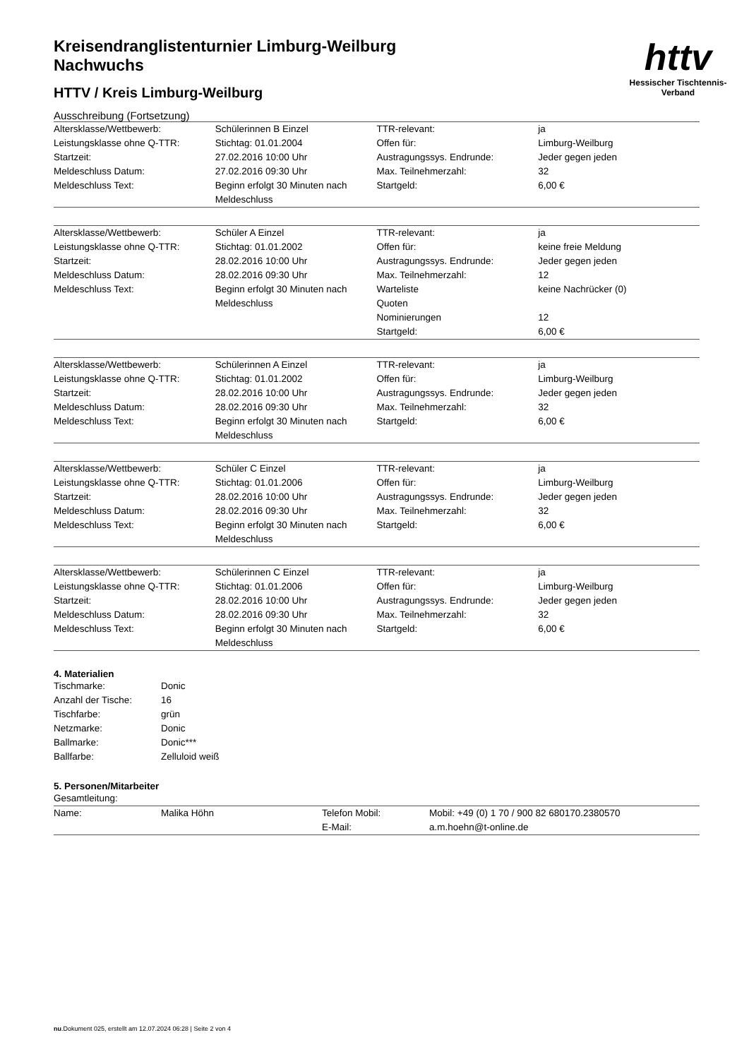Kreisendranglistenturnier Limburg-Weilburg
Nachwuchs
HTTV / Kreis Limburg-Weilburg
httv
Hessischer Tischtennis-Verband
Ausschreibung (Fortsetzung)
| Altersklasse/Wettbewerb: | Schülerinnen B Einzel | TTR-relevant: | ja |
| Leistungsklasse ohne Q-TTR: | Stichtag: 01.01.2004 | Offen für: | Limburg-Weilburg |
| Startzeit: | 27.02.2016 10:00 Uhr | Austragungssys. Endrunde: | Jeder gegen jeden |
| Meldeschluss Datum: | 27.02.2016 09:30 Uhr | Max. Teilnehmerzahl: | 32 |
| Meldeschluss Text: | Beginn erfolgt 30 Minuten nach Meldeschluss | Startgeld: | 6,00 € |
| Altersklasse/Wettbewerb: | Schüler A Einzel | TTR-relevant: | ja |
| Leistungsklasse ohne Q-TTR: | Stichtag: 01.01.2002 | Offen für: | keine freie Meldung |
| Startzeit: | 28.02.2016 10:00 Uhr | Austragungssys. Endrunde: | Jeder gegen jeden |
| Meldeschluss Datum: | 28.02.2016 09:30 Uhr | Max. Teilnehmerzahl: | 12 |
| Meldeschluss Text: | Beginn erfolgt 30 Minuten nach Meldeschluss | Warteliste | keine Nachrücker (0) |
| | | Quoten | |
| | | Nominierungen | 12 |
| | | Startgeld: | 6,00 € |
| Altersklasse/Wettbewerb: | Schülerinnen A Einzel | TTR-relevant: | ja |
| Leistungsklasse ohne Q-TTR: | Stichtag: 01.01.2002 | Offen für: | Limburg-Weilburg |
| Startzeit: | 28.02.2016 10:00 Uhr | Austragungssys. Endrunde: | Jeder gegen jeden |
| Meldeschluss Datum: | 28.02.2016 09:30 Uhr | Max. Teilnehmerzahl: | 32 |
| Meldeschluss Text: | Beginn erfolgt 30 Minuten nach Meldeschluss | Startgeld: | 6,00 € |
| Altersklasse/Wettbewerb: | Schüler C Einzel | TTR-relevant: | ja |
| Leistungsklasse ohne Q-TTR: | Stichtag: 01.01.2006 | Offen für: | Limburg-Weilburg |
| Startzeit: | 28.02.2016 10:00 Uhr | Austragungssys. Endrunde: | Jeder gegen jeden |
| Meldeschluss Datum: | 28.02.2016 09:30 Uhr | Max. Teilnehmerzahl: | 32 |
| Meldeschluss Text: | Beginn erfolgt 30 Minuten nach Meldeschluss | Startgeld: | 6,00 € |
| Altersklasse/Wettbewerb: | Schülerinnen C Einzel | TTR-relevant: | ja |
| Leistungsklasse ohne Q-TTR: | Stichtag: 01.01.2006 | Offen für: | Limburg-Weilburg |
| Startzeit: | 28.02.2016 10:00 Uhr | Austragungssys. Endrunde: | Jeder gegen jeden |
| Meldeschluss Datum: | 28.02.2016 09:30 Uhr | Max. Teilnehmerzahl: | 32 |
| Meldeschluss Text: | Beginn erfolgt 30 Minuten nach Meldeschluss | Startgeld: | 6,00 € |
4. Materialien
| Tischmarke: | Donic |
| Anzahl der Tische: | 16 |
| Tischfarbe: | grün |
| Netzmarke: | Donic |
| Ballmarke: | Donic*** |
| Ballfarbe: | Zelluloid weiß |
5. Personen/Mitarbeiter
Gesamtleitung:
| Name: | Malika Höhn | Telefon Mobil: | Mobil: +49 (0) 1 70 / 900 82 680170.2380570 |
| | | E-Mail: | a.m.hoehn@t-online.de |
nu.Dokument 025, erstellt am 12.07.2024 06:28 | Seite 2 von 4